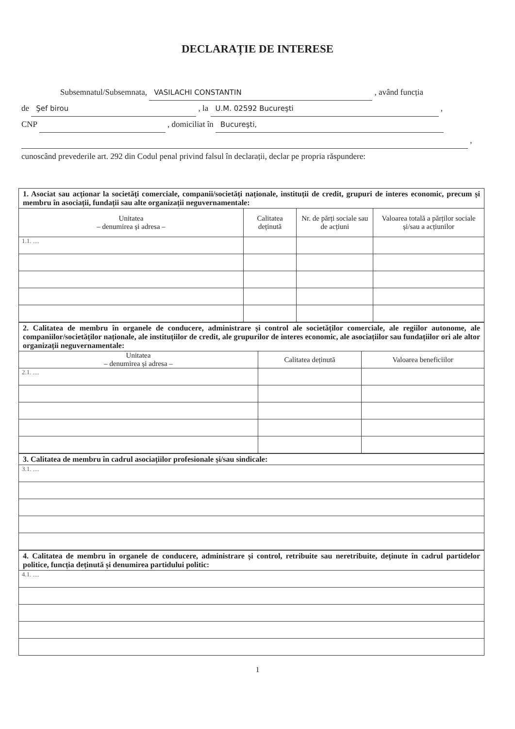DECLARAȚIE DE INTERESE
Subsemnatul/Subsemnata, VASILACHI CONSTANTIN , având funcția
de Şef birou , la U.M. 02592 Bucureşti ,
CNP , domiciliat în Bucureşti,
,
cunoscând prevederile art. 292 din Codul penal privind falsul în declarații, declar pe propria răspundere:
| 1. Asociat sau acționar la societăți comerciale, companii/societăți naționale, instituții de credit, grupuri de interes economic, precum și membru în asociații, fundații sau alte organizații neguvernamentale: | | | |
| Unitatea – denumirea și adresa – | Calitatea deținută | Nr. de părți sociale sau de acțiuni | Valoarea totală a părților sociale și/sau a acțiunilor |
| 1.1. .... | | | |
| 2. Calitatea de membru în organele de conducere, administrare și control ale societăților comerciale, ale regiilor autonome, ale companiilor/societăților naționale, ale instituțiilor de credit, ale grupurilor de interes economic, ale asociațiilor sau fundațiilor ori ale altor organizații neguvernamentale: | | |
| Unitatea – denumirea și adresa – | Calitatea deținută | Valoarea beneficiilor |
| 2.1. .... | | |
| 3. Calitatea de membru în cadrul asociațiilor profesionale și/sau sindicale: |
| 3.1. .... |
| 4. Calitatea de membru în organele de conducere, administrare și control, retribuite sau neretribuite, deținute în cadrul partidelor politice, funcția deținută și denumirea partidului politic: |
| 4.1. .... |
1